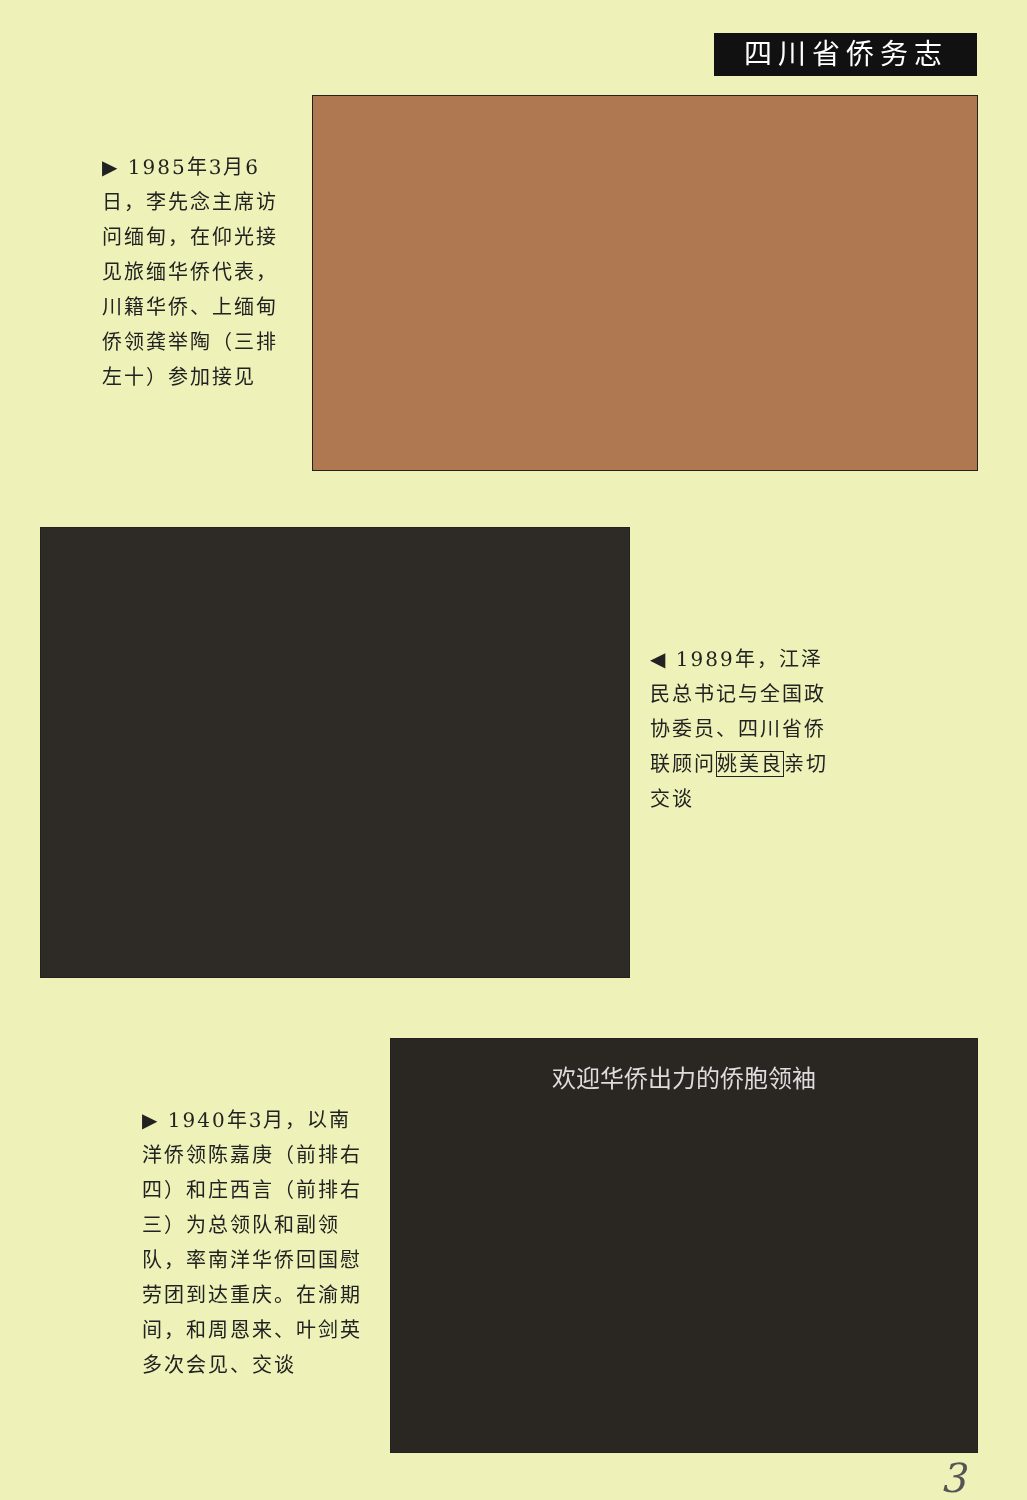四川省侨务志
▶ 1985年3月6日，李先念主席访问缅甸，在仰光接见旅缅华侨代表，川籍华侨、上缅甸侨领龚举陶（三排左十）参加接见
◀ 1989年，江泽民总书记与全国政协委员、四川省侨联顾问姚美良亲切交谈
▶ 1940年3月，以南洋侨领陈嘉庚（前排右四）和庄西言（前排右三）为总领队和副领队，率南洋华侨回国慰劳团到达重庆。在渝期间，和周恩来、叶剑英多次会见、交谈
欢迎华侨出力的侨胞领袖
3